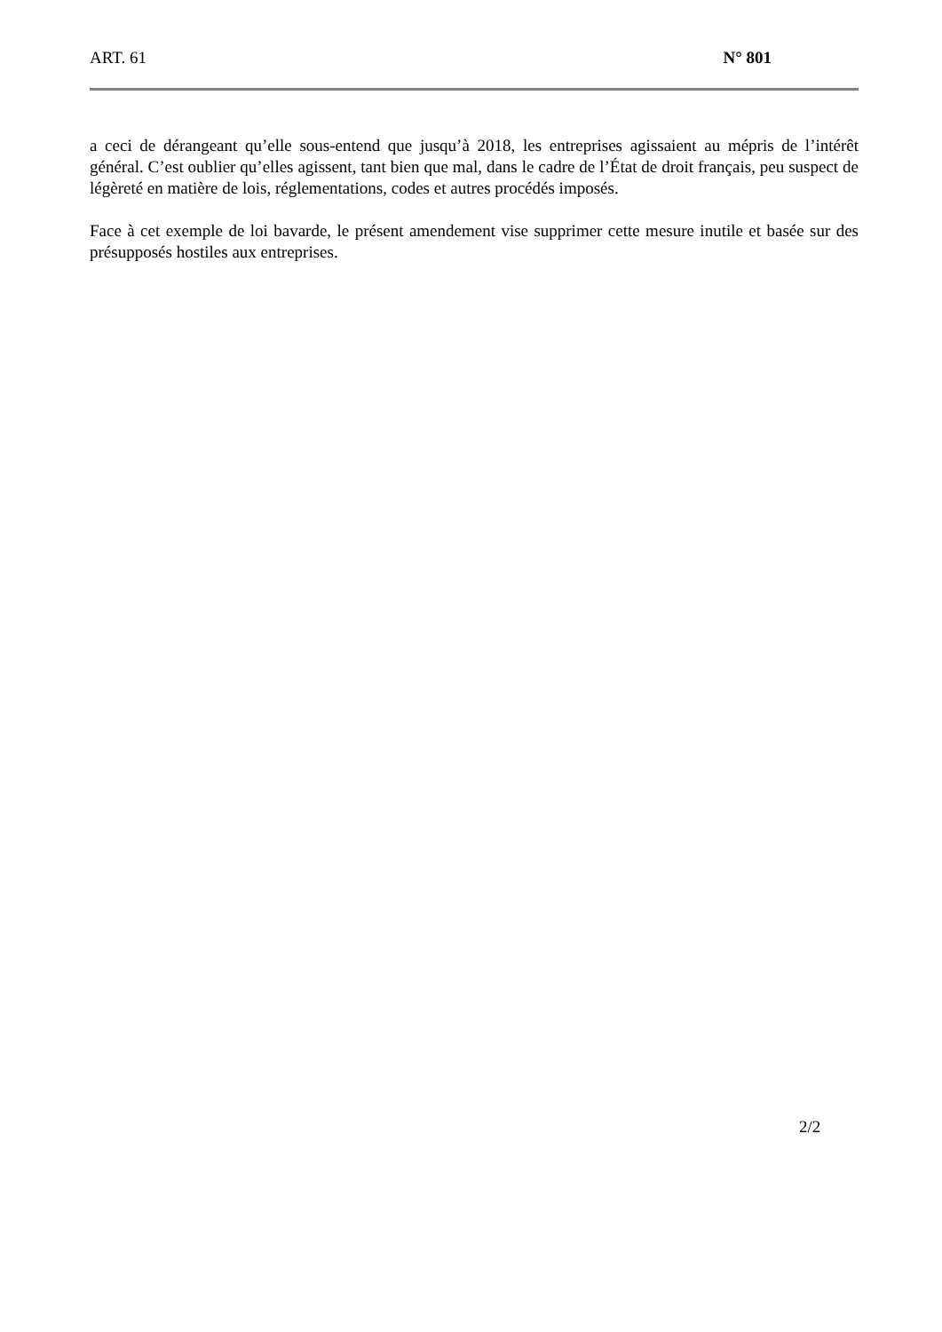ART. 61 N° 801
a ceci de dérangeant qu’elle sous-entend que jusqu’à 2018, les entreprises agissaient au mépris de l’intérêt général. C’est oublier qu’elles agissent, tant bien que mal, dans le cadre de l’État de droit français, peu suspect de légèreté en matière de lois, réglementations, codes et autres procédés imposés.
Face à cet exemple de loi bavarde, le présent amendement vise supprimer cette mesure inutile et basée sur des présupposés hostiles aux entreprises.
2/2